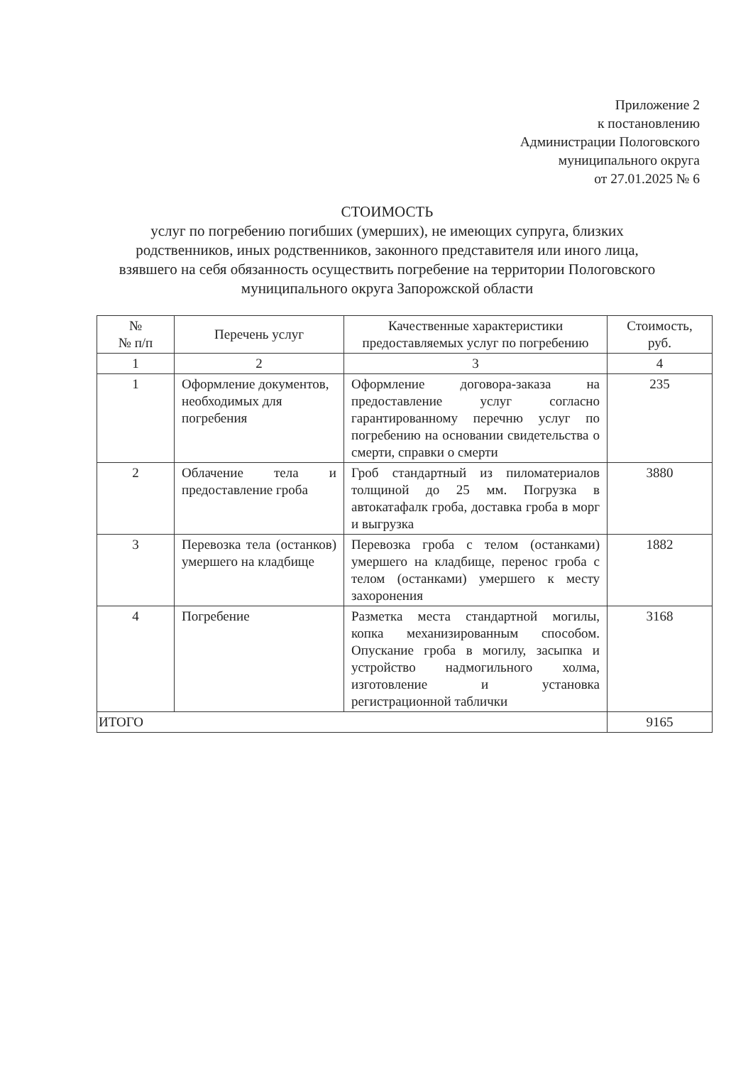Приложение 2
к постановлению
Администрации Пологовского
муниципального округа
от 27.01.2025 № 6
СТОИМОСТЬ
услуг по погребению погибших (умерших), не имеющих супруга, близких родственников, иных родственников, законного представителя или иного лица, взявшего на себя обязанность осуществить погребение на территории Пологовского муниципального округа Запорожской области
| № № п/п | Перечень услуг | Качественные характеристики предоставляемых услуг по погребению | Стоимость, руб. |
| --- | --- | --- | --- |
| 1 | 2 | 3 | 4 |
| 1 | Оформление документов, необходимых для погребения | Оформление договора-заказа на предоставление услуг согласно гарантированному перечню услуг по погребению на основании свидетельства о смерти, справки о смерти | 235 |
| 2 | Облачение тела и предоставление гроба | Гроб стандартный из пиломатериалов толщиной до 25 мм. Погрузка в автокатафалк гроба, доставка гроба в морг и выгрузка | 3880 |
| 3 | Перевозка тела (останков) умершего на кладбище | Перевозка гроба с телом (останками) умершего на кладбище, перенос гроба с телом (останками) умершего к месту захоронения | 1882 |
| 4 | Погребение | Разметка места стандартной могилы, копка механизированным способом. Опускание гроба в могилу, засыпка и устройство надмогильного холма, изготовление и установка регистрационной таблички | 3168 |
| ИТОГО | | | 9165 |